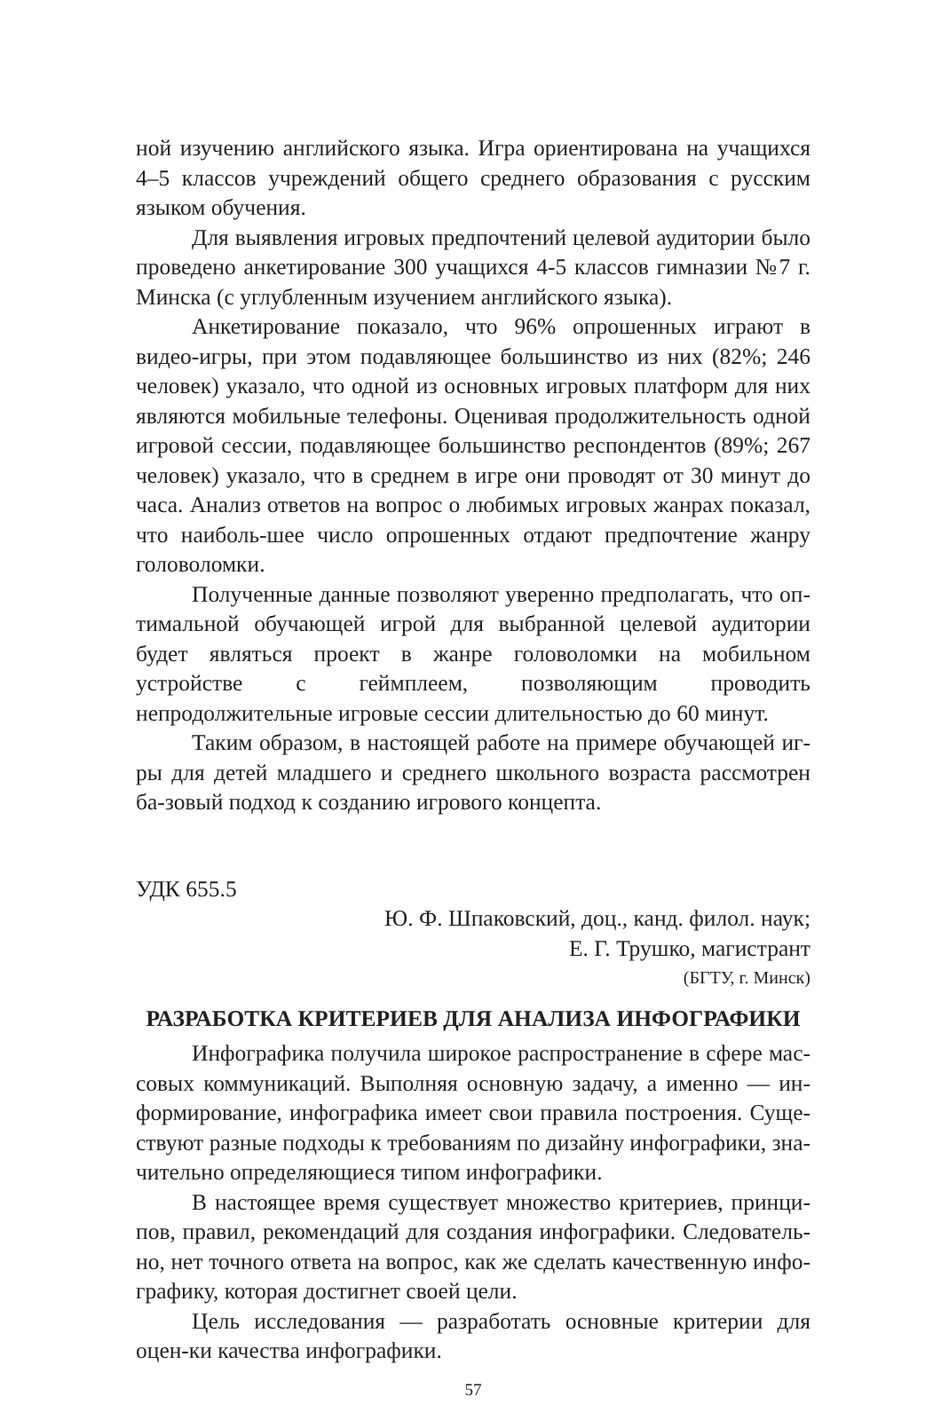ной изучению английского языка. Игра ориентирована на учащихся 4–5 классов учреждений общего среднего образования с русским языком обучения.
Для выявления игровых предпочтений целевой аудитории было проведено анкетирование 300 учащихся 4-5 классов гимназии №7 г. Минска (с углубленным изучением английского языка).
Анкетирование показало, что 96% опрошенных играют в видео-игры, при этом подавляющее большинство из них (82%; 246 человек) указало, что одной из основных игровых платформ для них являются мобильные телефоны. Оценивая продолжительность одной игровой сессии, подавляющее большинство респондентов (89%; 267 человек) указало, что в среднем в игре они проводят от 30 минут до часа. Анализ ответов на вопрос о любимых игровых жанрах показал, что наиболь-шее число опрошенных отдают предпочтение жанру головоломки.
Полученные данные позволяют уверенно предполагать, что оп-тимальной обучающей игрой для выбранной целевой аудитории будет являться проект в жанре головоломки на мобильном устройстве с геймплеем, позволяющим проводить непродолжительные игровые сессии длительностью до 60 минут.
Таким образом, в настоящей работе на примере обучающей иг-ры для детей младшего и среднего школьного возраста рассмотрен ба-зовый подход к созданию игрового концепта.
УДК 655.5
Ю. Ф. Шпаковский, доц., канд. филол. наук;
Е. Г. Трушко, магистрант
(БГТУ, г. Минск)
РАЗРАБОТКА КРИТЕРИЕВ ДЛЯ АНАЛИЗА ИНФОГРАФИКИ
Инфографика получила широкое распространение в сфере мас-совых коммуникаций. Выполняя основную задачу, а именно — ин-формирование, инфографика имеет свои правила построения. Суще-ствуют разные подходы к требованиям по дизайну инфографики, зна-чительно определяющиеся типом инфографики.
В настоящее время существует множество критериев, принци-пов, правил, рекомендаций для создания инфографики. Следователь-но, нет точного ответа на вопрос, как же сделать качественную инфо-графику, которая достигнет своей цели.
Цель исследования — разработать основные критерии для оцен-ки качества инфографики.
57